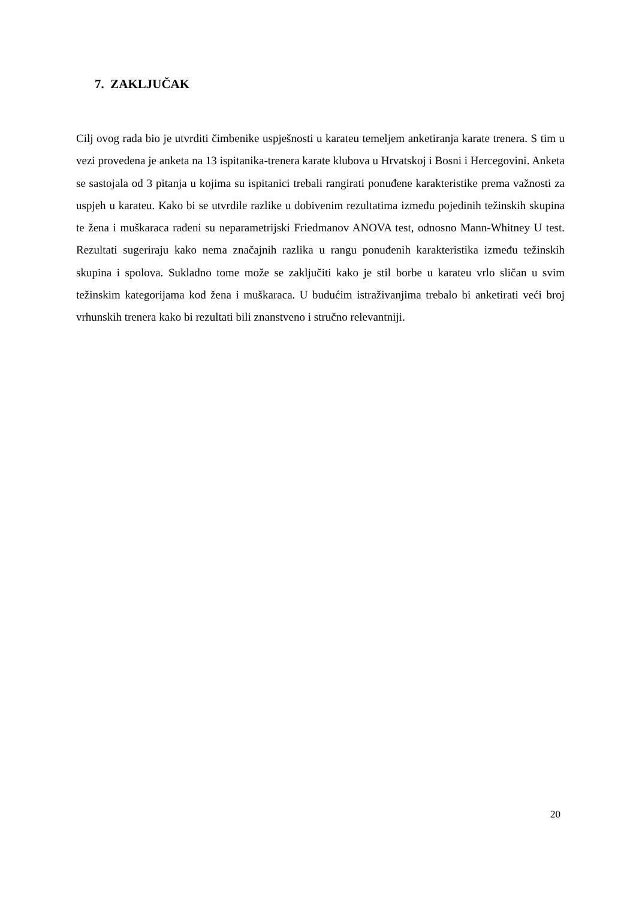7. ZAKLJUČAK
Cilj ovog rada bio je utvrditi čimbenike uspješnosti u karateu temeljem anketiranja karate trenera. S tim u vezi provedena je anketa na 13 ispitanika-trenera karate klubova u Hrvatskoj i Bosni i Hercegovini. Anketa se sastojala od 3 pitanja u kojima su ispitanici trebali rangirati ponuđene karakteristike prema važnosti za uspjeh u karateu. Kako bi se utvrdile razlike u dobivenim rezultatima između pojedinih težinskih skupina te žena i muškaraca rađeni su neparametrijski Friedmanov ANOVA test, odnosno Mann-Whitney U test. Rezultati sugeriraju kako nema značajnih razlika u rangu ponuđenih karakteristika između težinskih skupina i spolova. Sukladno tome može se zaključiti kako je stil borbe u karateu vrlo sličan u svim težinskim kategorijama kod žena i muškaraca. U budućim istraživanjima trebalo bi anketirati veći broj vrhunskih trenera kako bi rezultati bili znanstveno i stručno relevantniji.
20